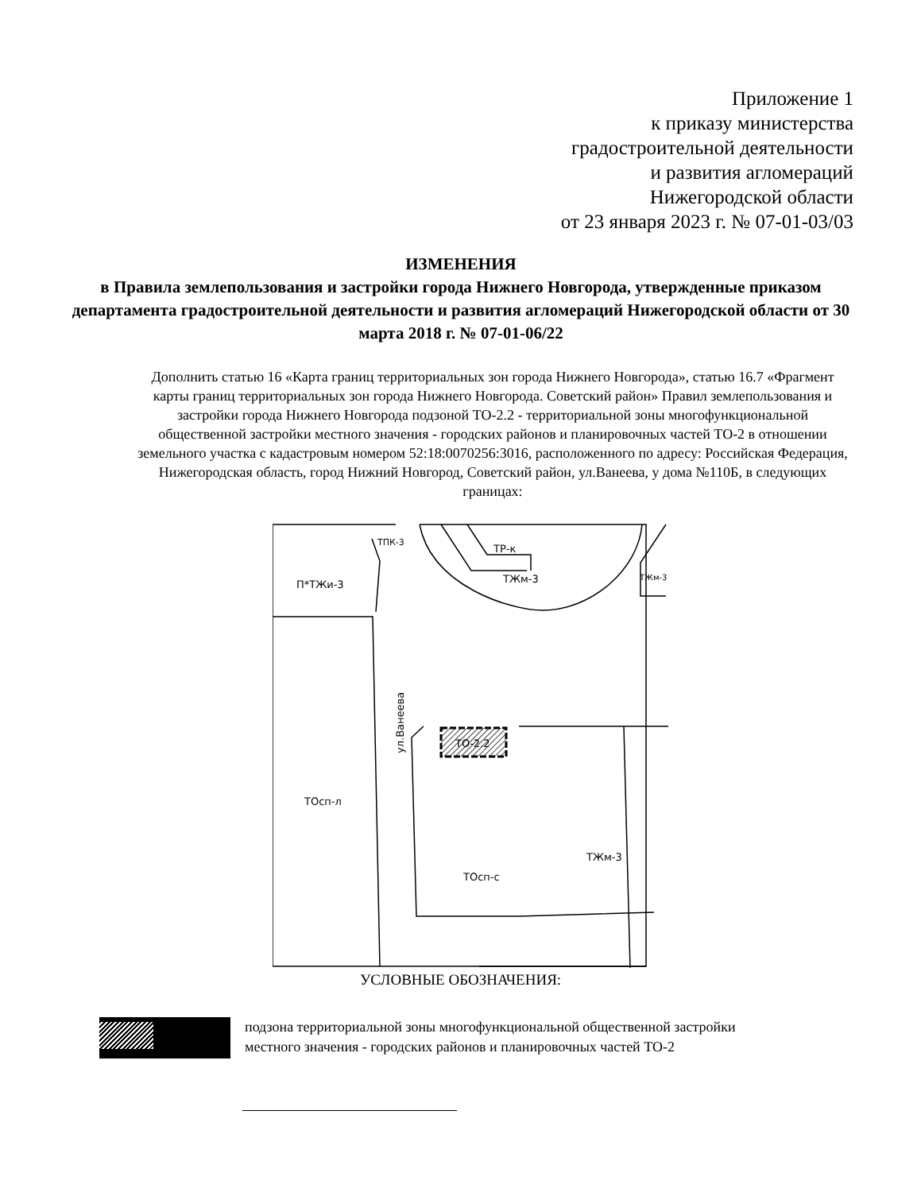Приложение 1
к приказу министерства
градостроительной деятельности
и развития агломераций
Нижегородской области
от 23 января 2023 г. № 07-01-03/03
ИЗМЕНЕНИЯ
в Правила землепользования и застройки города Нижнего Новгорода, утвержденные приказом департамента градостроительной деятельности и развития агломераций Нижегородской области от 30 марта 2018 г. № 07-01-06/22
Дополнить статью 16 «Карта границ территориальных зон города Нижнего Новгорода», статью 16.7 «Фрагмент карты границ территориальных зон города Нижнего Новгорода. Советский район» Правил землепользования и застройки города Нижнего Новгорода подзоной ТО-2.2 - территориальной зоны многофункциональной общественной застройки местного значения - городских районов и планировочных частей ТО-2 в отношении земельного участка с кадастровым номером 52:18:0070256:3016, расположенного по адресу: Российская Федерация, Нижегородская область, город Нижний Новгород, Советский район, ул.Ванеева, у дома №110Б, в следующих границах:
ТПК-3
ТР-к
ТЖм-3
ТЖм-3
П*ТЖи-3
ТОсп-л
ТОсп-с
ТЖм-3
ТО-2.2
ул.Ванеева
УСЛОВНЫЕ ОБОЗНАЧЕНИЯ:
подзона территориальной зоны многофункциональной общественной застройки
местного значения - городских районов и планировочных частей ТО-2